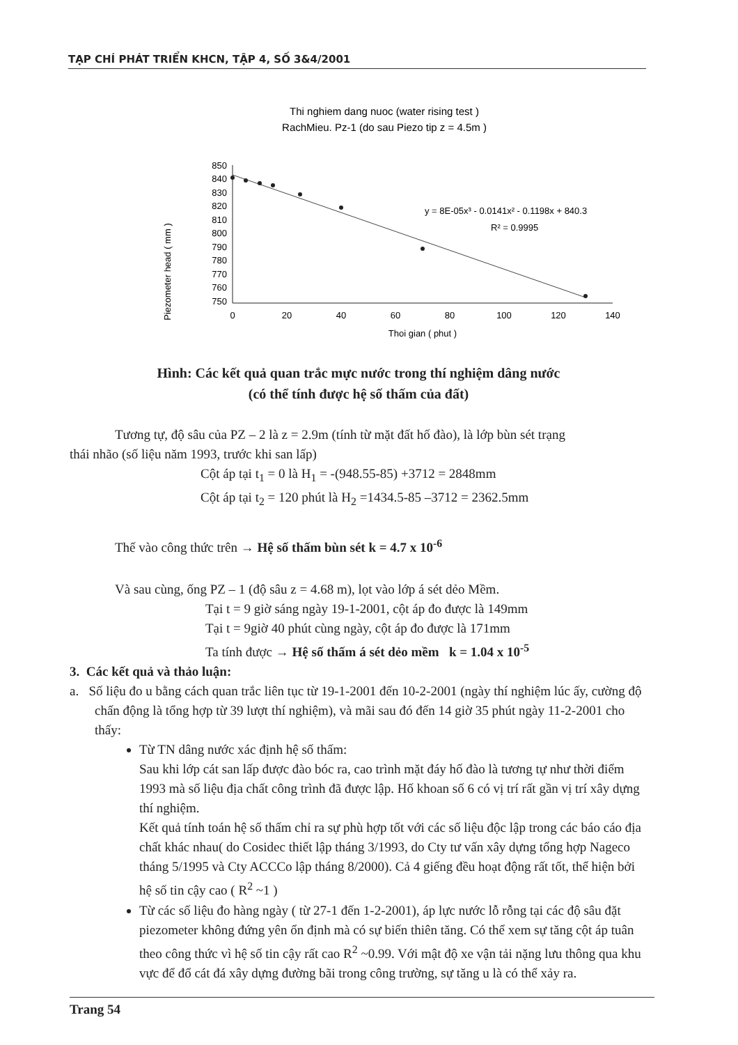TẠP CHÍ PHÁT TRIỂN KHCN, TẬP 4, SỐ 3&4/2001
Thi nghiem dang nuoc (water rising test )
RachMieu. Pz-1 (do sau Piezo tip z = 4.5m )
Piezometer head ( mm )
850
840
830
820
810
800
790
780
770
760
750
0
20
40
60
80
100
120
140
Thoi gian ( phut )
y = 8E-05x³ - 0.0141x² - 0.1198x + 840.3
R² = 0.9995
Hình: Các kết quả quan trắc mực nước trong thí nghiệm dâng nước
(có thể tính được hệ số thấm của đất)
Tương tự, độ sâu của PZ – 2 là z = 2.9m (tính từ mặt đất hố đào), là lớp bùn sét trạng
thái nhão (số liệu năm 1993, trước khi san lấp)
Cột áp tại t<sub>1</sub> = 0 là H<sub>1</sub> = -(948.55-85) +3712 = 2848mm
Cột áp tại t<sub>2</sub> = 120 phút là H<sub>2</sub> =1434.5-85 –3712 = 2362.5mm
Thế vào công thức trên → Hệ số thấm bùn sét k = 4.7 x 10<sup>-6</sup>
Và sau cùng, ống PZ – 1 (độ sâu z = 4.68 m), lọt vào lớp á sét dẻo Mềm.
Tại t = 9 giờ sáng ngày 19-1-2001, cột áp đo được là 149mm
Tại t = 9giờ 40 phút cùng ngày, cột áp đo được là 171mm
Ta tính được → Hệ số thấm á sét dẻo mềm k = 1.04 x 10<sup>-5</sup>
3. Các kết quả và thảo luận:
a. Số liệu đo u bằng cách quan trắc liên tục từ 19-1-2001 đến 10-2-2001 (ngày thí nghiệm lúc ấy, cường độ chấn động là tổng hợp từ 39 lượt thí nghiệm), và mãi sau đó đến 14 giờ 35 phút ngày 11-2-2001 cho thấy:
Từ TN dâng nước xác định hệ số thấm:
Sau khi lớp cát san lấp được đào bóc ra, cao trình mặt đáy hố đào là tương tự như thời điểm 1993 mà số liệu địa chất công trình đã được lập. Hố khoan số 6 có vị trí rất gần vị trí xây dựng thí nghiệm.
Kết quả tính toán hệ số thấm chỉ ra sự phù hợp tốt với các số liệu độc lập trong các báo cáo địa chất khác nhau( do Cosidec thiết lập tháng 3/1993, do Cty tư vấn xây dựng tổng hợp Nageco tháng 5/1995 và Cty ACCCo lập tháng 8/2000). Cả 4 giếng đều hoạt động rất tốt, thể hiện bởi hệ số tin cậy cao ( R<sup>2</sup> ~1 )
Từ các số liệu đo hàng ngày ( từ 27-1 đến 1-2-2001), áp lực nước lỗ rỗng tại các độ sâu đặt piezometer không đứng yên ổn định mà có sự biến thiên tăng. Có thể xem sự tăng cột áp tuân theo công thức vì hệ số tin cậy rất cao R<sup>2</sup> ~0.99. Với mật độ xe vận tải nặng lưu thông qua khu vực để đổ cát đá xây dựng đường bãi trong công trường, sự tăng u là có thể xảy ra.
Trang 54